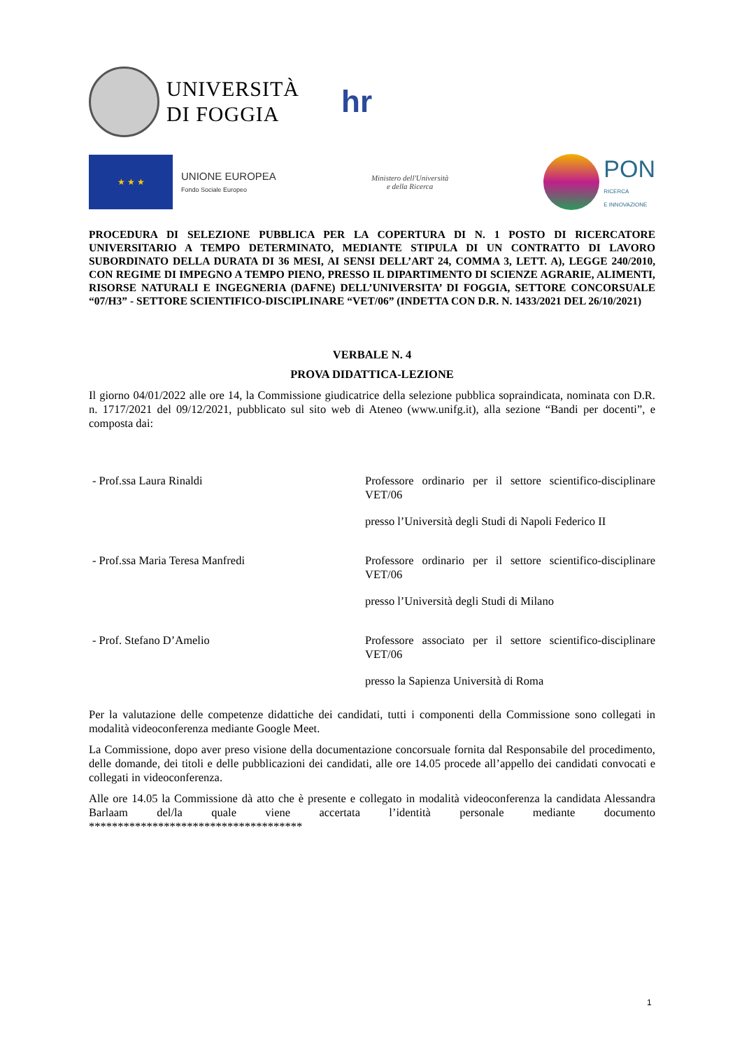UNIVERSITÀ
DI FOGGIA
hr
★ ★ ★
UNIONE EUROPEA
Fondo Sociale Europeo
Ministero dell'Università
e della Ricerca
PON
RICERCA
E INNOVAZIONE
PROCEDURA DI SELEZIONE PUBBLICA PER LA COPERTURA DI N. 1 POSTO DI RICERCATORE UNIVERSITARIO A TEMPO DETERMINATO, MEDIANTE STIPULA DI UN CONTRATTO DI LAVORO SUBORDINATO DELLA DURATA DI 36 MESI, AI SENSI DELL’ART 24, COMMA 3, LETT. A), LEGGE 240/2010, CON REGIME DI IMPEGNO A TEMPO PIENO, PRESSO IL DIPARTIMENTO DI SCIENZE AGRARIE, ALIMENTI, RISORSE NATURALI E INGEGNERIA (DAFNE) DELL’UNIVERSITA’ DI FOGGIA, SETTORE CONCORSUALE “07/H3” - SETTORE SCIENTIFICO-DISCIPLINARE “VET/06” (INDETTA CON D.R. N. 1433/2021 DEL 26/10/2021)
VERBALE N. 4
PROVA DIDATTICA-LEZIONE
Il giorno 04/01/2022 alle ore 14, la Commissione giudicatrice della selezione pubblica sopraindicata, nominata con D.R. n. 1717/2021 del 09/12/2021, pubblicato sul sito web di Ateneo (www.unifg.it), alla sezione “Bandi per docenti”, e composta dai:
- Prof.ssa Laura Rinaldi
Professore ordinario per il settore scientifico-disciplinare VET/06
presso l’Università degli Studi di Napoli Federico II
- Prof.ssa Maria Teresa Manfredi
Professore ordinario per il settore scientifico-disciplinare VET/06
presso l’Università degli Studi di Milano
- Prof. Stefano D’Amelio
Professore associato per il settore scientifico-disciplinare VET/06
presso la Sapienza Università di Roma
Per la valutazione delle competenze didattiche dei candidati, tutti i componenti della Commissione sono collegati in modalità videoconferenza mediante Google Meet.
La Commissione, dopo aver preso visione della documentazione concorsuale fornita dal Responsabile del procedimento, delle domande, dei titoli e delle pubblicazioni dei candidati, alle ore 14.05 procede all’appello dei candidati convocati e collegati in videoconferenza.
Alle ore 14.05 la Commissione dà atto che è presente e collegato in modalità videoconferenza la candidata Alessandra Barlaam del/la quale viene accertata l’identità personale mediante documento *************************************
1